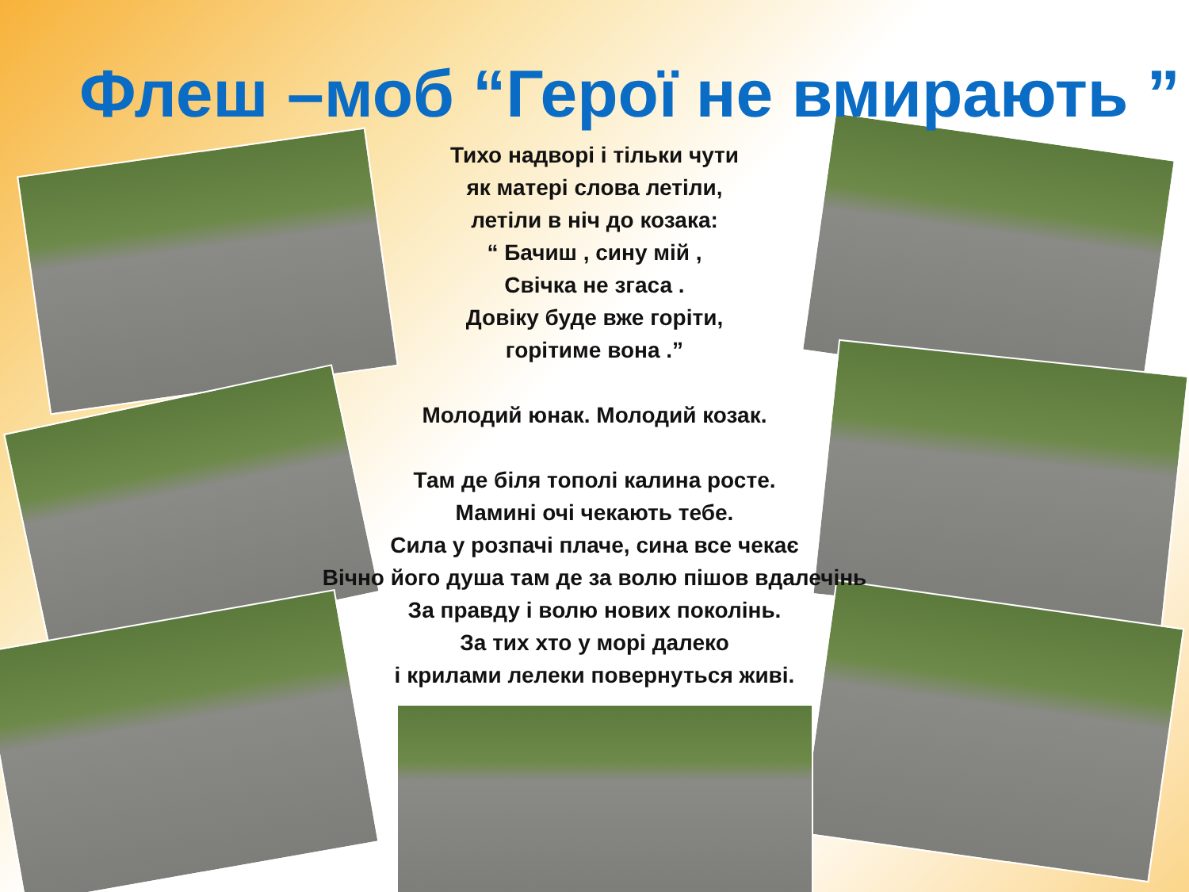Флеш –моб “Герої не вмирають ”
Тихо надворі і тільки чути
як матері слова летіли,
летіли в ніч до козака:
“ Бачиш , сину мій ,
Свічка не згаса .
Довіку буде вже горіти,
горітиме вона .”
Молодий юнак. Молодий козак.
Там де біля тополі калина росте.
Мамині очі чекають тебе.
Сила у розпачі плаче, сина все чекає
Вічно його душа там де за волю пішов вдалечінь
За правду і волю нових поколінь.
За тих хто у морі далеко
і крилами лелеки повернуться живі.